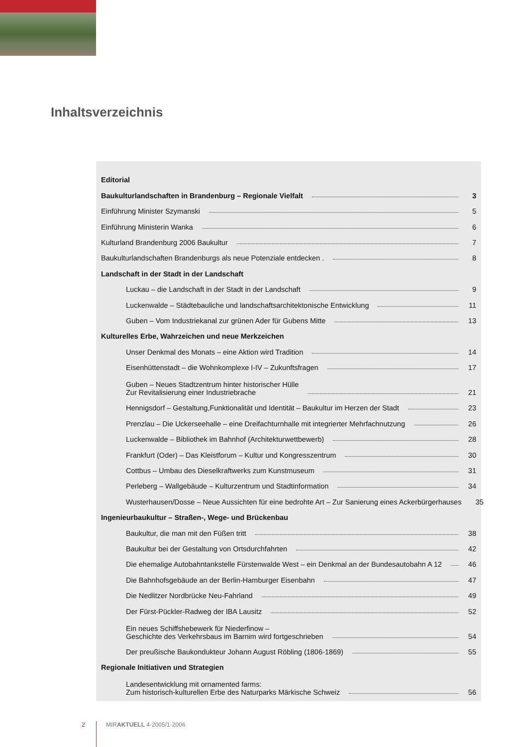Inhaltsverzeichnis
Editorial
Baukulturlandschaften in Brandenburg – Regionale Vielfalt 3
Einführung Minister Szymanski 5
Einführung Ministerin Wanka 6
Kulturland Brandenburg 2006 Baukultur 7
Baukulturlandschaften Brandenburgs als neue Potenziale entdecken . 8
Landschaft in der Stadt in der Landschaft
Luckau – die Landschaft in der Stadt in der Landschaft 9
Luckenwalde – Städtebauliche und landschaftsarchitektonische Entwicklung 11
Guben – Vom Industriekanal zur grünen Ader für Gubens Mitte 13
Kulturelles Erbe, Wahrzeichen und neue Merkzeichen
Unser Denkmal des Monats – eine Aktion wird Tradition 14
Eisenhüttenstadt – die Wohnkomplexe I-IV – Zukunftsfragen 17
Guben – Neues Stadtzentrum hinter historischer Hülle
Zur Revitalisierung einer Industriebrache 21
Hennigsdorf – Gestaltung,Funktionalität und Identität – Baukultur im Herzen der Stadt 23
Prenzlau – Die Uckerseehalle – eine Dreifachturnhalle mit integrierter Mehrfachnutzung 26
Luckenwalde – Bibliothek im Bahnhof (Architekturwettbewerb) 28
Frankfurt (Oder) – Das Kleistforum – Kultur und Kongresszentrum 30
Cottbus – Umbau des Dieselkraftwerks zum Kunstmuseum 31
Perleberg – Wallgebäude – Kulturzentrum und Stadtinformation 34
Wusterhausen/Dosse – Neue Aussichten für eine bedrohte Art – Zur Sanierung eines Ackerbürgerhauses 35
Ingenieurbaukultur – Straßen-, Wege- und Brückenbau
Baukultur, die man mit den Füßen tritt 38
Baukultur bei der Gestaltung von Ortsdurchfahrten 42
Die ehemalige Autobahntankstelle Fürstenwalde West – ein Denkmal an der Bundesautobahn A 12 46
Die Bahnhofsgebäude an der Berlin-Hamburger Eisenbahn 47
Die Nedlitzer Nordbrücke Neu-Fahrland 49
Der Fürst-Pückler-Radweg der IBA Lausitz 52
Ein neues Schiffshebewerk für Niederfinow –
Geschichte des Verkehrsbaus im Barnim wird fortgeschrieben 54
Der preußische Baukondukteur Johann August Röbling (1806-1869) 55
Regionale Initiativen und Strategien
Landesentwicklung mit ornamented farms:
Zum historisch-kulturellen Erbe des Naturparks Märkische Schweiz 56
2 MIRAKTUELL 4·2005/1·2006